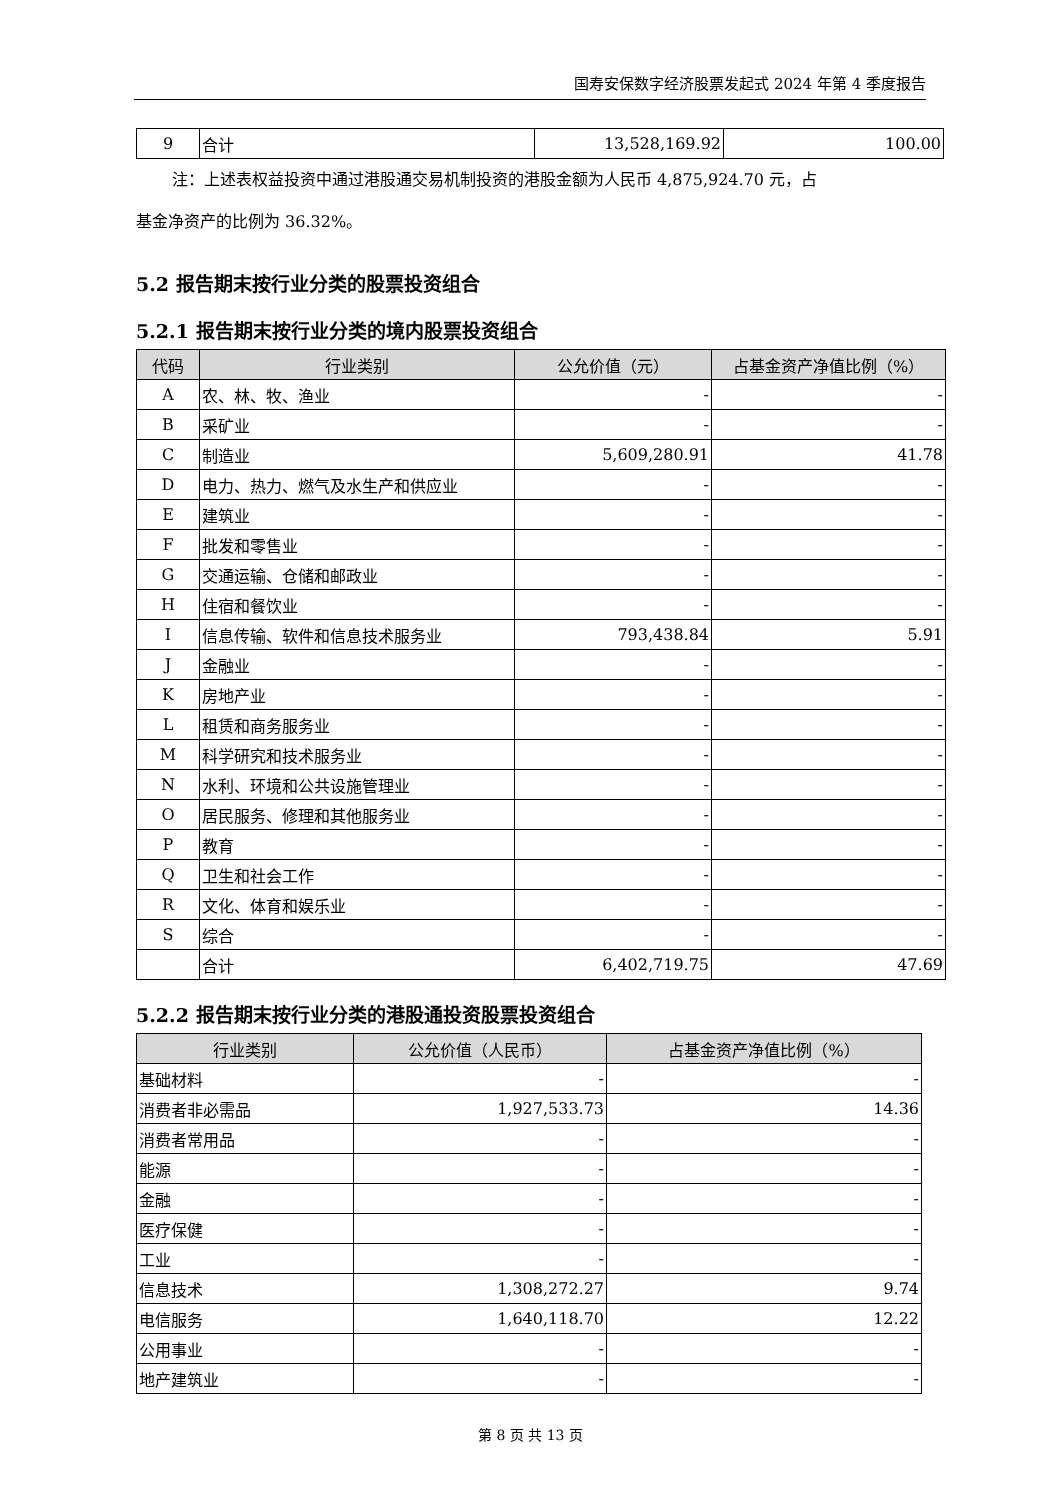国寿安保数字经济股票发起式 2024 年第 4 季度报告
| 9 | 合计 | 13,528,169.92 | 100.00 |
注：上述表权益投资中通过港股通交易机制投资的港股金额为人民币 4,875,924.70 元，占
基金净资产的比例为 36.32%。
5.2 报告期末按行业分类的股票投资组合
5.2.1 报告期末按行业分类的境内股票投资组合
| 代码 | 行业类别 | 公允价值（元） | 占基金资产净值比例（%） |
| --- | --- | --- | --- |
| A | 农、林、牧、渔业 | - | - |
| B | 采矿业 | - | - |
| C | 制造业 | 5,609,280.91 | 41.78 |
| D | 电力、热力、燃气及水生产和供应业 | - | - |
| E | 建筑业 | - | - |
| F | 批发和零售业 | - | - |
| G | 交通运输、仓储和邮政业 | - | - |
| H | 住宿和餐饮业 | - | - |
| I | 信息传输、软件和信息技术服务业 | 793,438.84 | 5.91 |
| J | 金融业 | - | - |
| K | 房地产业 | - | - |
| L | 租赁和商务服务业 | - | - |
| M | 科学研究和技术服务业 | - | - |
| N | 水利、环境和公共设施管理业 | - | - |
| O | 居民服务、修理和其他服务业 | - | - |
| P | 教育 | - | - |
| Q | 卫生和社会工作 | - | - |
| R | 文化、体育和娱乐业 | - | - |
| S | 综合 | - | - |
| | 合计 | 6,402,719.75 | 47.69 |
5.2.2 报告期末按行业分类的港股通投资股票投资组合
| 行业类别 | 公允价值（人民币） | 占基金资产净值比例（%） |
| --- | --- | --- |
| 基础材料 | - | - |
| 消费者非必需品 | 1,927,533.73 | 14.36 |
| 消费者常用品 | - | - |
| 能源 | - | - |
| 金融 | - | - |
| 医疗保健 | - | - |
| 工业 | - | - |
| 信息技术 | 1,308,272.27 | 9.74 |
| 电信服务 | 1,640,118.70 | 12.22 |
| 公用事业 | - | - |
| 地产建筑业 | - | - |
第 8 页 共 13 页